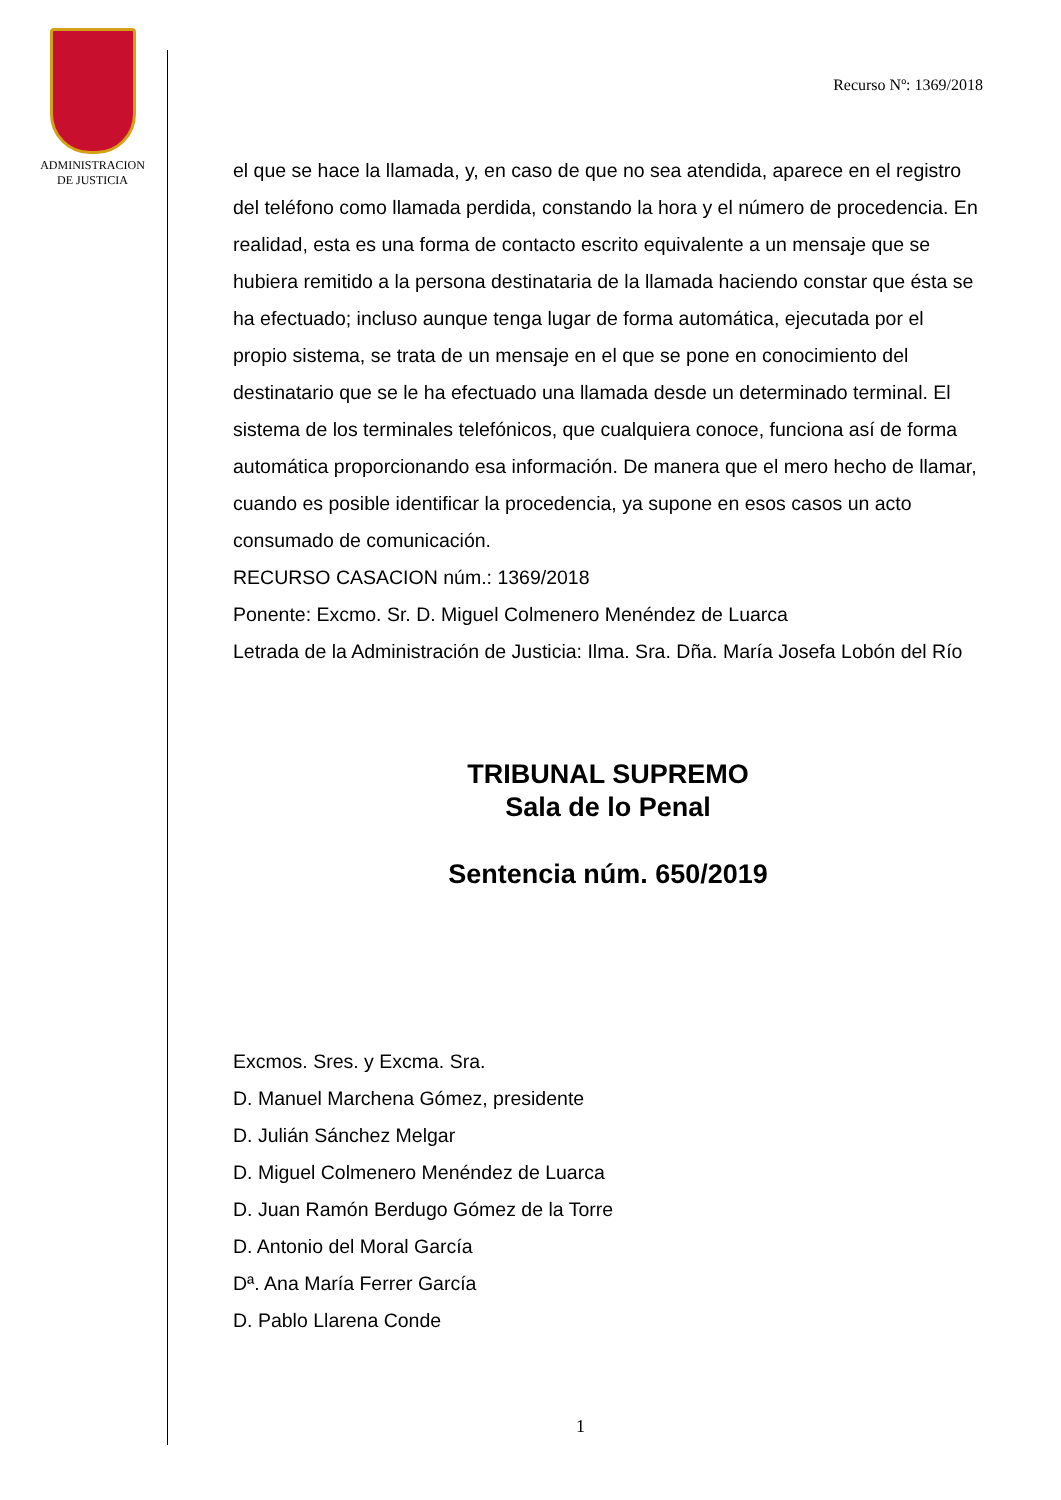ADMINISTRACION
DE JUSTICIA
Recurso Nº: 1369/2018
el que se hace la llamada, y, en caso de que no sea atendida, aparece en el registro del teléfono como llamada perdida, constando la hora y el número de procedencia. En realidad, esta es una forma de contacto escrito equivalente a un mensaje que se hubiera remitido a la persona destinataria de la llamada haciendo constar que ésta se ha efectuado; incluso aunque tenga lugar de forma automática, ejecutada por el propio sistema, se trata de un mensaje en el que se pone en conocimiento del destinatario que se le ha efectuado una llamada desde un determinado terminal. El sistema de los terminales telefónicos, que cualquiera conoce, funciona así de forma automática proporcionando esa información. De manera que el mero hecho de llamar, cuando es posible identificar la procedencia, ya supone en esos casos un acto consumado de comunicación.
RECURSO CASACION núm.: 1369/2018
Ponente: Excmo. Sr. D. Miguel Colmenero Menéndez de Luarca
Letrada de la Administración de Justicia: Ilma. Sra. Dña. María Josefa Lobón del Río
TRIBUNAL SUPREMO
Sala de lo Penal
Sentencia núm. 650/2019
Excmos. Sres. y Excma. Sra.
D. Manuel Marchena Gómez, presidente
D. Julián Sánchez Melgar
D. Miguel Colmenero Menéndez de Luarca
D. Juan Ramón Berdugo Gómez de la Torre
D. Antonio del Moral García
Dª. Ana María Ferrer García
D. Pablo Llarena Conde
1